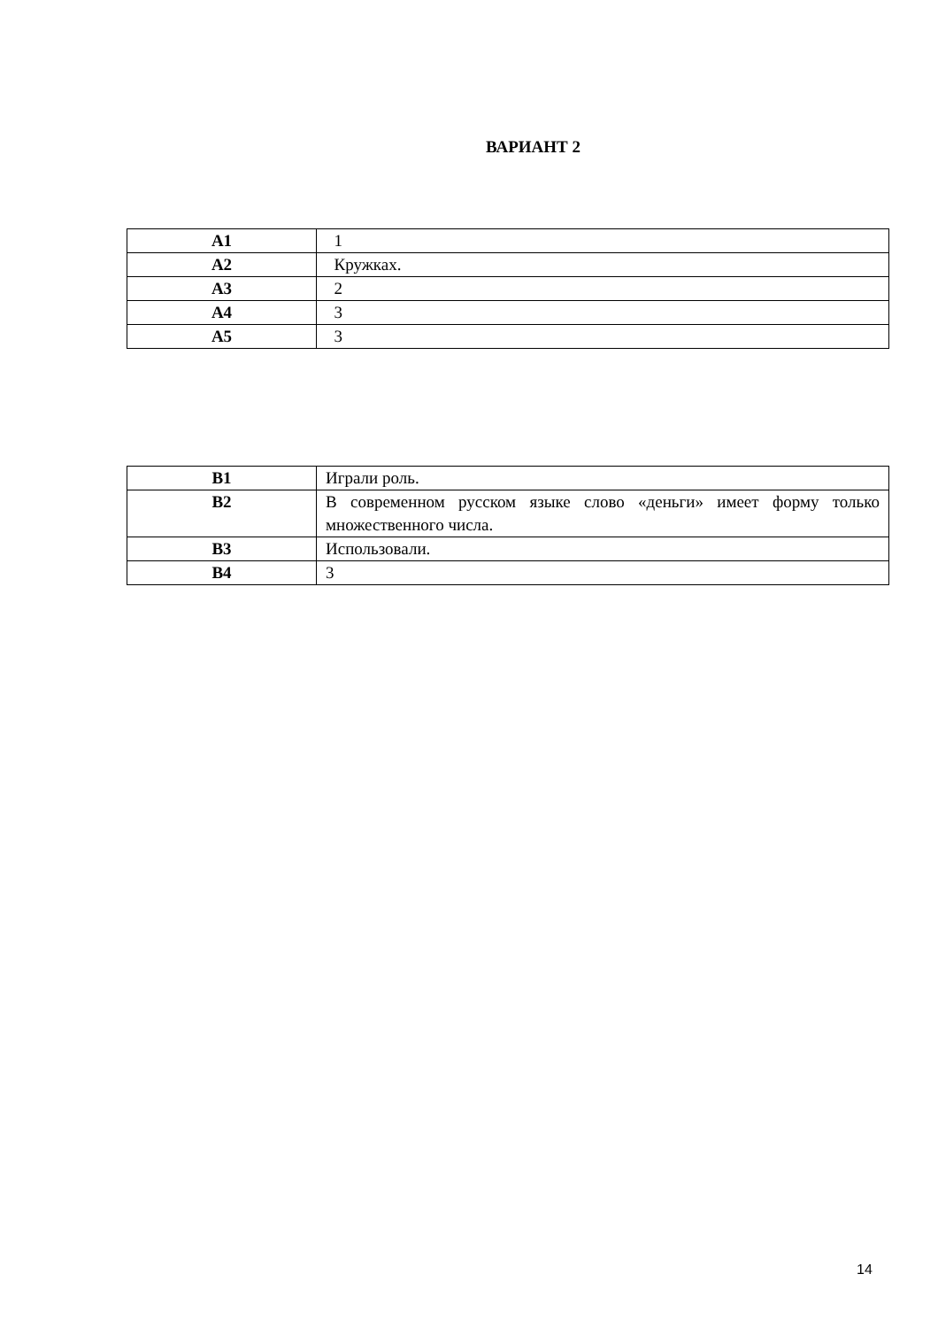ВАРИАНТ 2
| А1 | 1 |
| А2 | Кружках. |
| А3 | 2 |
| А4 | 3 |
| А5 | 3 |
| В1 | Играли роль. |
| В2 | В современном русском языке слово «деньги» имеет форму только множественного числа. |
| В3 | Использовали. |
| В4 | 3 |
14